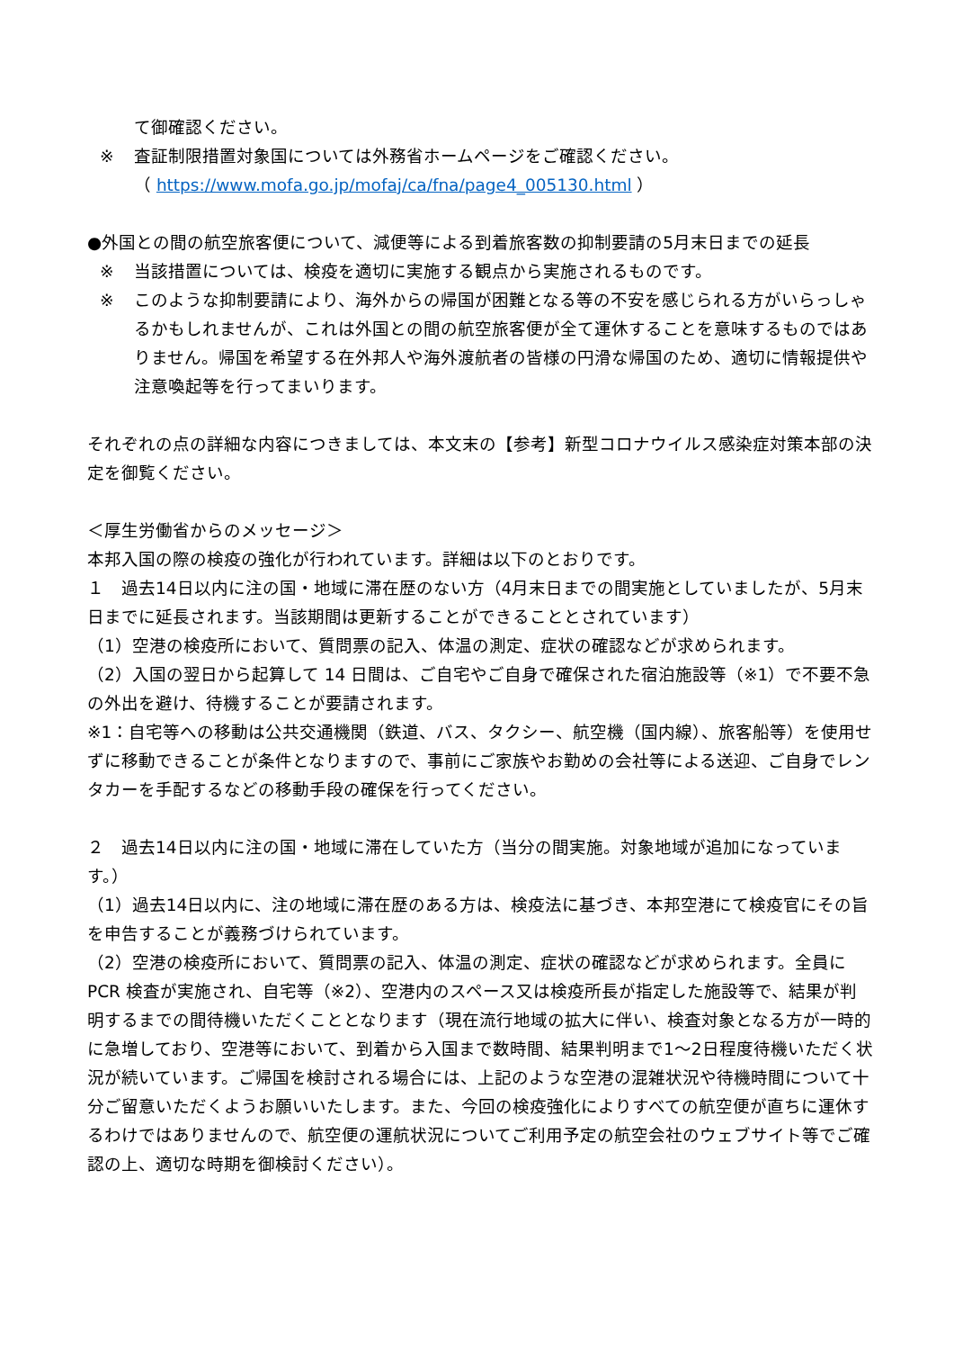て御確認ください。
※ 査証制限措置対象国については外務省ホームページをご確認ください。
（ https://www.mofa.go.jp/mofaj/ca/fna/page4_005130.html ）
●外国との間の航空旅客便について、減便等による到着旅客数の抑制要請の5月末日までの延長
※ 当該措置については、検疫を適切に実施する観点から実施されるものです。
※ このような抑制要請により、海外からの帰国が困難となる等の不安を感じられる方がいらっしゃるかもしれませんが、これは外国との間の航空旅客便が全て運休することを意味するものではありません。帰国を希望する在外邦人や海外渡航者の皆様の円滑な帰国のため、適切に情報提供や注意喚起等を行ってまいります。
それぞれの点の詳細な内容につきましては、本文末の【参考】新型コロナウイルス感染症対策本部の決定を御覧ください。
＜厚生労働省からのメッセージ＞
本邦入国の際の検疫の強化が行われています。詳細は以下のとおりです。
１　過去14日以内に注の国・地域に滞在歴のない方（4月末日までの間実施としていましたが、5月末日までに延長されます。当該期間は更新することができることとされています）
（1）空港の検疫所において、質問票の記入、体温の測定、症状の確認などが求められます。
（2）入国の翌日から起算して 14 日間は、ご自宅やご自身で確保された宿泊施設等（※1）で不要不急の外出を避け、待機することが要請されます。
※1：自宅等への移動は公共交通機関（鉄道、バス、タクシー、航空機（国内線）、旅客船等）を使用せずに移動できることが条件となりますので、事前にご家族やお勤めの会社等による送迎、ご自身でレンタカーを手配するなどの移動手段の確保を行ってください。
２　過去14日以内に注の国・地域に滞在していた方（当分の間実施。対象地域が追加になっています。）
（1）過去14日以内に、注の地域に滞在歴のある方は、検疫法に基づき、本邦空港にて検疫官にその旨を申告することが義務づけられています。
（2）空港の検疫所において、質問票の記入、体温の測定、症状の確認などが求められます。全員に PCR 検査が実施され、自宅等（※2）、空港内のスペース又は検疫所長が指定した施設等で、結果が判明するまでの間待機いただくこととなります（現在流行地域の拡大に伴い、検査対象となる方が一時的に急増しており、空港等において、到着から入国まで数時間、結果判明まで1～2日程度待機いただく状況が続いています。ご帰国を検討される場合には、上記のような空港の混雑状況や待機時間について十分ご留意いただくようお願いいたします。また、今回の検疫強化によりすべての航空便が直ちに運休するわけではありませんので、航空便の運航状況についてご利用予定の航空会社のウェブサイト等でご確認の上、適切な時期を御検討ください）。